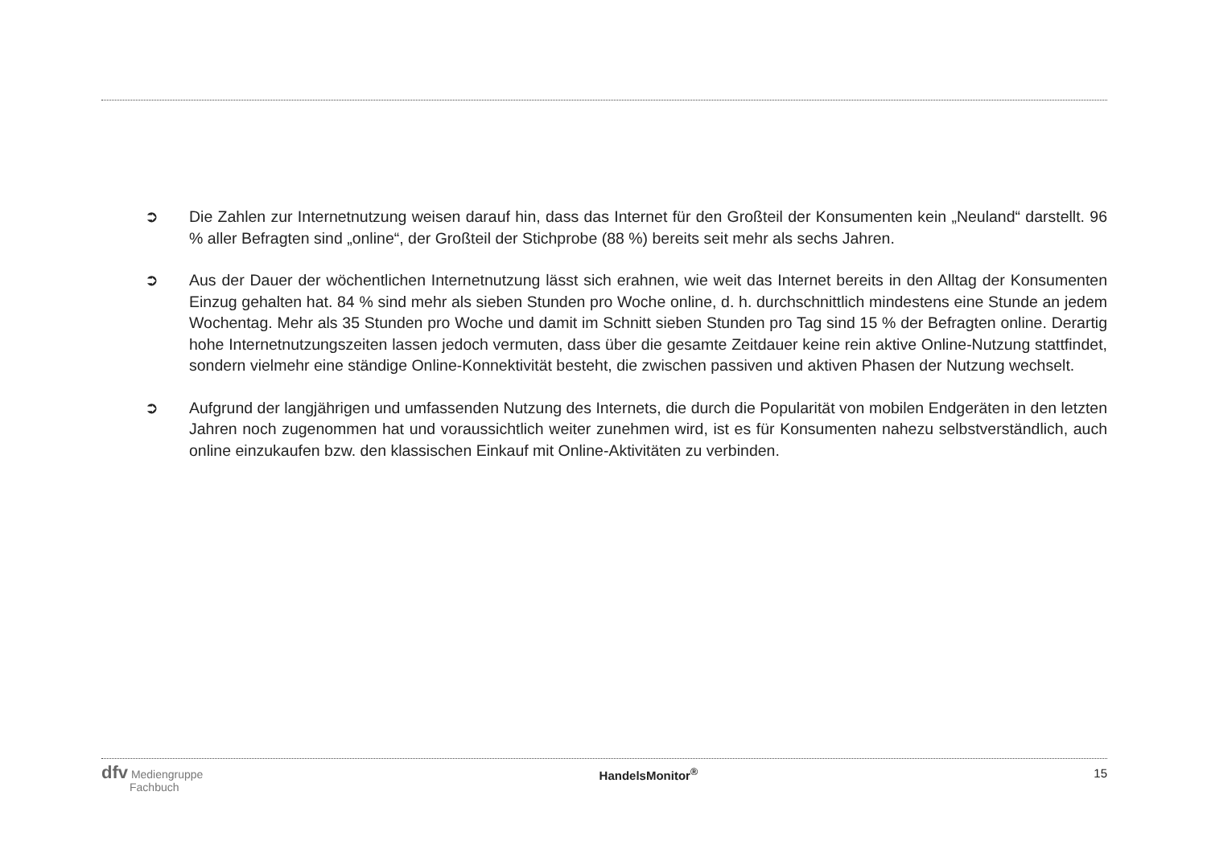➲ Die Zahlen zur Internetnutzung weisen darauf hin, dass das Internet für den Großteil der Konsumenten kein „Neuland“ darstellt. 96 % aller Befragten sind „online“, der Großteil der Stichprobe (88 %) bereits seit mehr als sechs Jahren.
➲ Aus der Dauer der wöchentlichen Internetnutzung lässt sich erahnen, wie weit das Internet bereits in den Alltag der Konsumenten Einzug gehalten hat. 84 % sind mehr als sieben Stunden pro Woche online, d. h. durchschnittlich mindestens eine Stunde an jedem Wochentag. Mehr als 35 Stunden pro Woche und damit im Schnitt sieben Stunden pro Tag sind 15 % der Befragten online. Derartig hohe Internetnutzungszeiten lassen jedoch vermuten, dass über die gesamte Zeit­dauer keine rein aktive Online-Nutzung stattfindet, sondern vielmehr eine ständige Online-Konnektivität besteht, die zwischen passiven und aktiven Phasen der Nutzung wechselt.
➲ Aufgrund der langjährigen und umfassenden Nutzung des Internets, die durch die Popularität von mobilen Endgeräten in den letzten Jahren noch zugenommen hat und voraussichtlich weiter zunehmen wird, ist es für Konsumenten nahezu selbstverständlich, auch online einzukaufen bzw. den klassischen Einkauf mit Online-Aktivitäten zu verbinden.
dfv Mediengruppe
Fachbuch
HandelsMonitor<sup>®</sup> 15